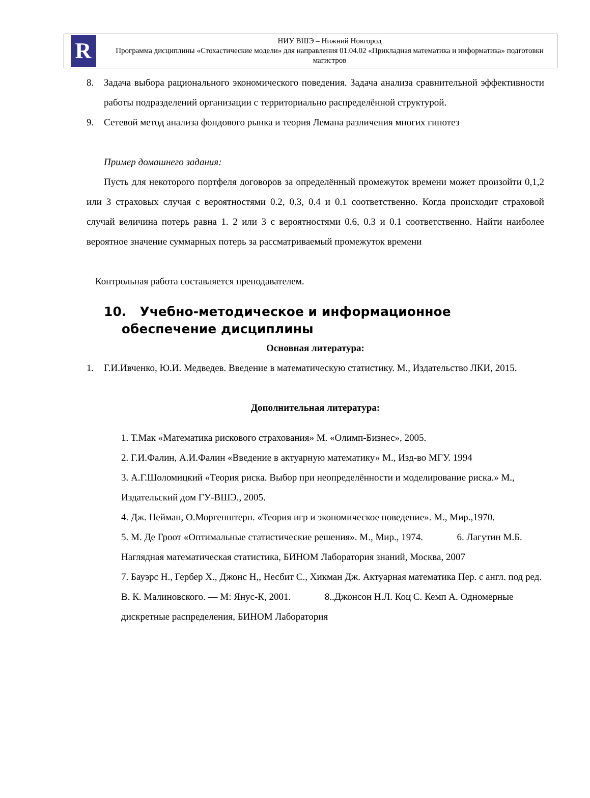R
НИУ ВШЭ – Нижний Новгород
Программа дисциплины «Стохастические модели» для направления 01.04.02 «Прикладная математика и информатика» подготовки магистров
8. Задача выбора рационального экономического поведения. Задача анализа сравнительной эффективности работы подразделений организации с территориально распределённой структурой.
9. Сетевой метод анализа фондового рынка и теория Лемана различения многих гипотез
Пример домашнего задания:
Пусть для некоторого портфеля договоров за определённый промежуток времени может произойти 0,1,2 или 3 страховых случая с вероятностями 0.2, 0.3, 0.4 и 0.1 соответственно. Когда происходит страховой случай величина потерь равна 1. 2 или 3 с вероятностями 0.6, 0.3 и 0.1 соответственно. Найти наиболее вероятное значение суммарных потерь за рассматриваемый промежуток времени
Контрольная работа составляется преподавателем.
10. Учебно-методическое и информационное
обеспечение дисциплины
Основная литература:
1. Г.И.Ивченко, Ю.И. Медведев. Введение в математическую статистику. М., Издательство ЛКИ, 2015.
Дополнительная литература:
1. Т.Мак «Математика рискового страхования» М. «Олимп-Бизнес», 2005.
2. Г.И.Фалин, А.И.Фалин «Введение в актуарную математику» М., Изд-во МГУ. 1994
3. А.Г.Шоломицкий «Теория риска. Выбор при неопределённости и моделирование риска.» М., Издательский дом ГУ-ВШЭ., 2005.
4. Дж. Нейман, О.Моргенштерн. «Теория игр и экономическое поведение». М., Мир.,1970.
5. М. Де Гроот «Оптимальные статистические решения». М., Мир., 1974. 6. Лагутин М.Б. Наглядная математическая статистика, БИНОМ Лаборатория знаний, Москва, 2007
7. Бауэрс Н., Гербер Х., Джонс Н,, Несбит С., Хикман Дж. Актуарная математика Пер. с англ. под ред. В. К. Малиновского. — М: Янус-К, 2001. 8..Джонсон Н.Л. Коц С. Кемп А. Одномерные дискретные распределения, БИНОМ Лаборатория